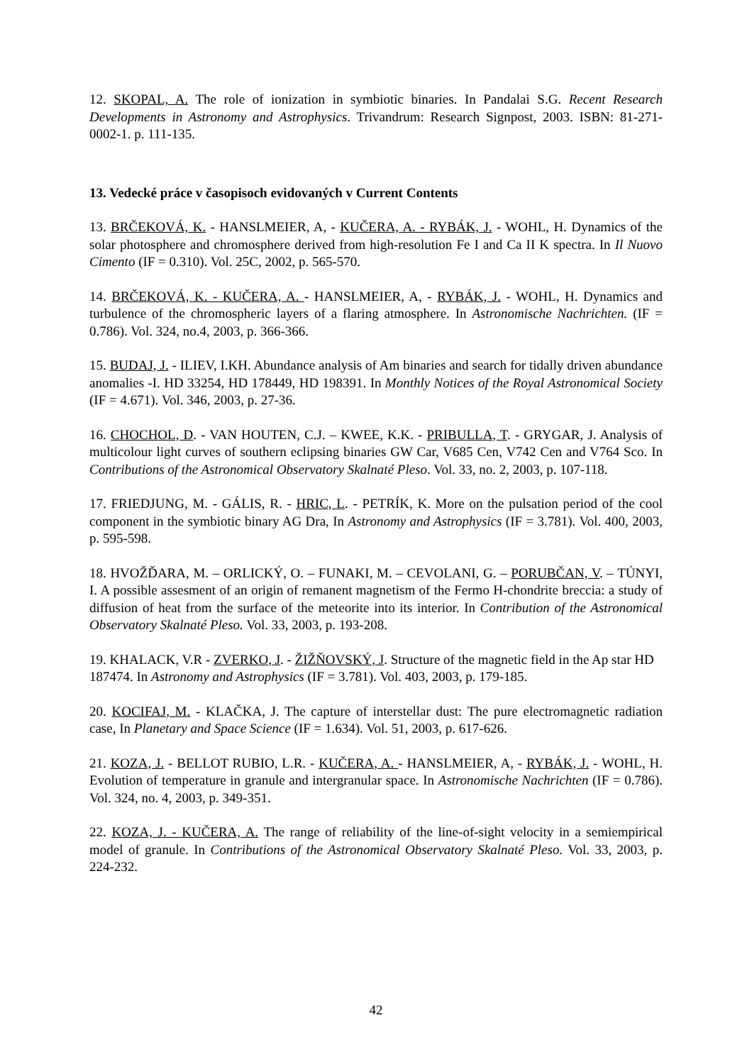12. SKOPAL, A. The role of ionization in symbiotic binaries. In Pandalai S.G. Recent Research Developments in Astronomy and Astrophysics. Trivandrum: Research Signpost, 2003. ISBN: 81-271-0002-1. p. 111-135.
13. Vedecké práce v časopisoch evidovaných v Current Contents
13. BRČEKOVÁ, K. - HANSLMEIER, A, - KUČERA, A. - RYBÁK, J. - WOHL, H. Dynamics of the solar photosphere and chromosphere derived from high-resolution Fe I and Ca II K spectra. In Il Nuovo Cimento (IF = 0.310). Vol. 25C, 2002, p. 565-570.
14. BRČEKOVÁ, K. - KUČERA, A. - HANSLMEIER, A, - RYBÁK, J. - WOHL, H. Dynamics and turbulence of the chromospheric layers of a flaring atmosphere. In Astronomische Nachrichten. (IF = 0.786). Vol. 324, no.4, 2003, p. 366-366.
15. BUDAJ, J. - ILIEV, I.KH. Abundance analysis of Am binaries and search for tidally driven abundance anomalies -I. HD 33254, HD 178449, HD 198391. In Monthly Notices of the Royal Astronomical Society (IF = 4.671). Vol. 346, 2003, p. 27-36.
16. CHOCHOL, D. - VAN HOUTEN, C.J. – KWEE, K.K. - PRIBULLA, T. - GRYGAR, J. Analysis of multicolour light curves of southern eclipsing binaries GW Car, V685 Cen, V742 Cen and V764 Sco. In Contributions of the Astronomical Observatory Skalnaté Pleso. Vol. 33, no. 2, 2003, p. 107-118.
17. FRIEDJUNG, M. - GÁLIS, R. - HRIC, L. - PETRÍK, K. More on the pulsation period of the cool component in the symbiotic binary AG Dra, In Astronomy and Astrophysics (IF = 3.781). Vol. 400, 2003, p. 595-598.
18. HVOŽĎARA, M. – ORLICKÝ, O. – FUNAKI, M. – CEVOLANI, G. – PORUBČAN, V. – TÚNYI, I. A possible assesment of an origin of remanent magnetism of the Fermo H-chondrite breccia: a study of diffusion of heat from the surface of the meteorite into its interior. In Contribution of the Astronomical Observatory Skalnaté Pleso. Vol. 33, 2003, p. 193-208.
19. KHALACK, V.R - ZVERKO, J. - ŽIŽŇOVSKÝ, J. Structure of the magnetic field in the Ap star HD 187474. In Astronomy and Astrophysics (IF = 3.781). Vol. 403, 2003, p. 179-185.
20. KOCIFAJ, M. - KLAČKA, J. The capture of interstellar dust: The pure electromagnetic radiation case, In Planetary and Space Science (IF = 1.634). Vol. 51, 2003, p. 617-626.
21. KOZA, J. - BELLOT RUBIO, L.R. - KUČERA, A. - HANSLMEIER, A, - RYBÁK, J. - WOHL, H. Evolution of temperature in granule and intergranular space. In Astronomische Nachrichten (IF = 0.786). Vol. 324, no. 4, 2003, p. 349-351.
22. KOZA, J. - KUČERA, A. The range of reliability of the line-of-sight velocity in a semiempirical model of granule. In Contributions of the Astronomical Observatory Skalnaté Pleso. Vol. 33, 2003, p. 224-232.
42